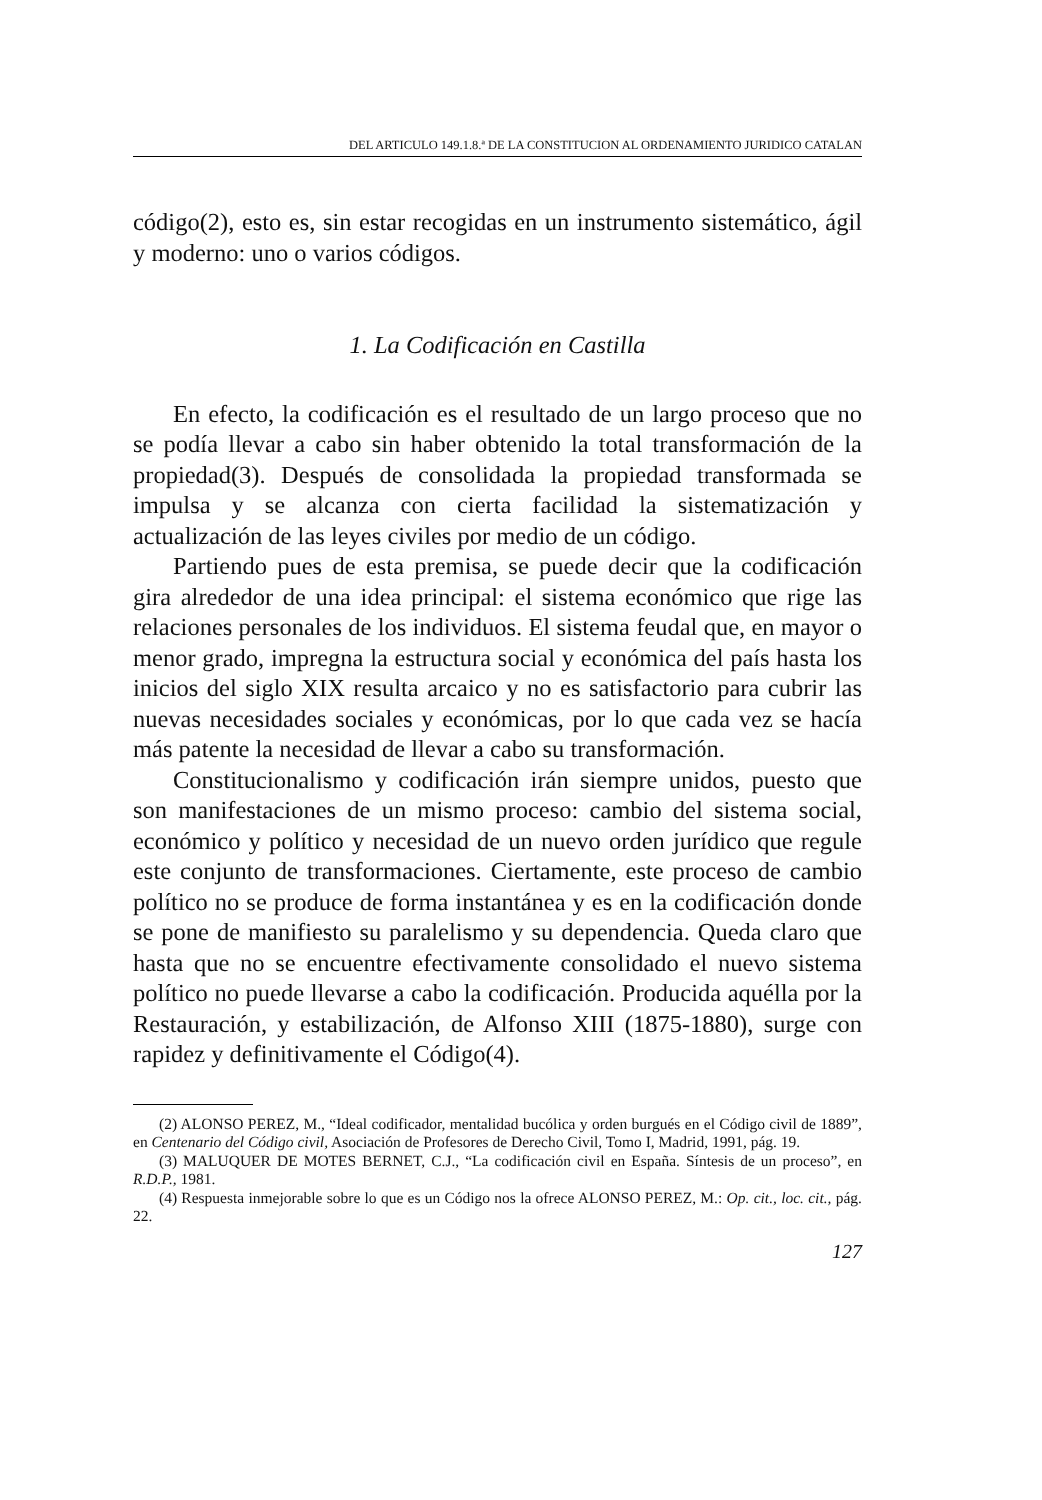DEL ARTICULO 149.1.8.ª DE LA CONSTITUCION AL ORDENAMIENTO JURIDICO CATALAN
código(2), esto es, sin estar recogidas en un instrumento sistemático, ágil y moderno: uno o varios códigos.
1. La Codificación en Castilla
En efecto, la codificación es el resultado de un largo proceso que no se podía llevar a cabo sin haber obtenido la total transformación de la propiedad(3). Después de consolidada la propiedad transformada se impulsa y se alcanza con cierta facilidad la sistematización y actualización de las leyes civiles por medio de un código.
Partiendo pues de esta premisa, se puede decir que la codificación gira alrededor de una idea principal: el sistema económico que rige las relaciones personales de los individuos. El sistema feudal que, en mayor o menor grado, impregna la estructura social y económica del país hasta los inicios del siglo XIX resulta arcaico y no es satisfactorio para cubrir las nuevas necesidades sociales y económicas, por lo que cada vez se hacía más patente la necesidad de llevar a cabo su transformación.
Constitucionalismo y codificación irán siempre unidos, puesto que son manifestaciones de un mismo proceso: cambio del sistema social, económico y político y necesidad de un nuevo orden jurídico que regule este conjunto de transformaciones. Ciertamente, este proceso de cambio político no se produce de forma instantánea y es en la codificación donde se pone de manifiesto su paralelismo y su dependencia. Queda claro que hasta que no se encuentre efectivamente consolidado el nuevo sistema político no puede llevarse a cabo la codificación. Producida aquélla por la Restauración, y estabilización, de Alfonso XIII (1875-1880), surge con rapidez y definitivamente el Código(4).
(2) ALONSO PEREZ, M., “Ideal codificador, mentalidad bucólica y orden burgués en el Código civil de 1889”, en Centenario del Código civil, Asociación de Profesores de Derecho Civil, Tomo I, Madrid, 1991, pág. 19.
(3) MALUQUER DE MOTES BERNET, C.J., “La codificación civil en España. Síntesis de un proceso”, en R.D.P., 1981.
(4) Respuesta inmejorable sobre lo que es un Código nos la ofrece ALONSO PEREZ, M.: Op. cit., loc. cit., pág. 22.
127